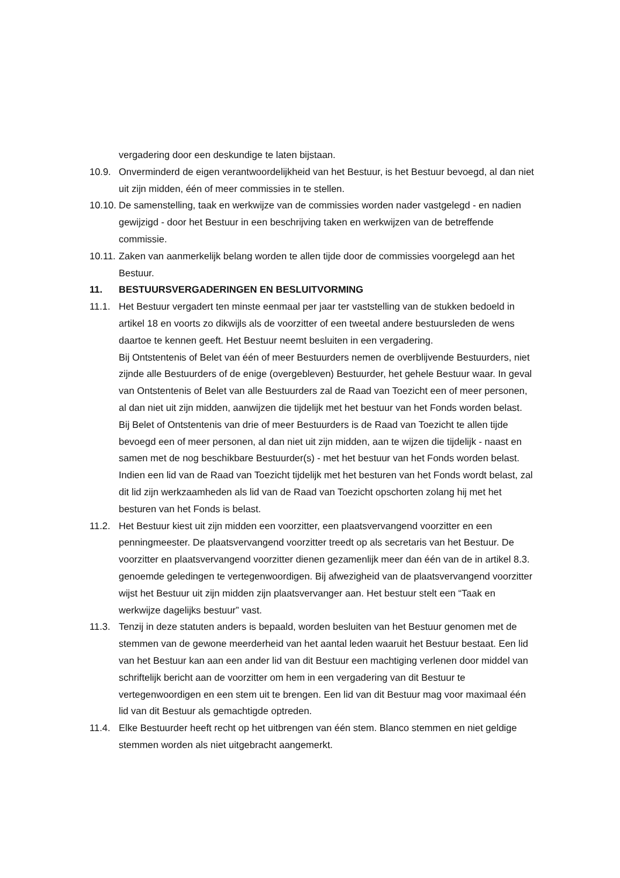vergadering door een deskundige te laten bijstaan.
10.9. Onverminderd de eigen verantwoordelijkheid van het Bestuur, is het Bestuur bevoegd, al dan niet uit zijn midden, één of meer commissies in te stellen.
10.10.
De samenstelling, taak en werkwijze van de commissies worden nader vastgelegd - en nadien gewijzigd - door het Bestuur in een beschrijving taken en werkwijzen van de betreffende commissie.
10.11.
Zaken van aanmerkelijk belang worden te allen tijde door de commissies voorgelegd aan het Bestuur.
11. BESTUURSVERGADERINGEN EN BESLUITVORMING
11.1. Het Bestuur vergadert ten minste eenmaal per jaar ter vaststelling van de stukken bedoeld in artikel 18 en voorts zo dikwijls als de voorzitter of een tweetal andere bestuursleden de wens daartoe te kennen geeft. Het Bestuur neemt besluiten in een vergadering.
Bij Ontstentenis of Belet van één of meer Bestuurders nemen de overblijvende Bestuurders, niet zijnde alle Bestuurders of de enige (overgebleven) Bestuurder, het gehele Bestuur waar. In geval van Ontstentenis of Belet van alle Bestuurders zal de Raad van Toezicht een of meer personen, al dan niet uit zijn midden, aanwijzen die tijdelijk met het bestuur van het Fonds worden belast. Bij Belet of Ontstentenis van drie of meer Bestuurders is de Raad van Toezicht te allen tijde bevoegd een of meer personen, al dan niet uit zijn midden, aan te wijzen die tijdelijk - naast en samen met de nog beschikbare Bestuurder(s) - met het bestuur van het Fonds worden belast. Indien een lid van de Raad van Toezicht tijdelijk met het besturen van het Fonds wordt belast, zal dit lid zijn werkzaamheden als lid van de Raad van Toezicht opschorten zolang hij met het besturen van het Fonds is belast.
11.2. Het Bestuur kiest uit zijn midden een voorzitter, een plaatsvervangend voorzitter en een penningmeester. De plaatsvervangend voorzitter treedt op als secretaris van het Bestuur. De voorzitter en plaatsvervangend voorzitter dienen gezamenlijk meer dan één van de in artikel 8.3. genoemde geledingen te vertegenwoordigen. Bij afwezigheid van de plaatsvervangend voorzitter wijst het Bestuur uit zijn midden zijn plaatsvervanger aan. Het bestuur stelt een “Taak en werkwijze dagelijks bestuur” vast.
11.3. Tenzij in deze statuten anders is bepaald, worden besluiten van het Bestuur genomen met de stemmen van de gewone meerderheid van het aantal leden waaruit het Bestuur bestaat. Een lid van het Bestuur kan aan een ander lid van dit Bestuur een machtiging verlenen door middel van schriftelijk bericht aan de voorzitter om hem in een vergadering van dit Bestuur te vertegenwoordigen en een stem uit te brengen. Een lid van dit Bestuur mag voor maximaal één lid van dit Bestuur als gemachtigde optreden.
11.4. Elke Bestuurder heeft recht op het uitbrengen van één stem. Blanco stemmen en niet geldige stemmen worden als niet uitgebracht aangemerkt.